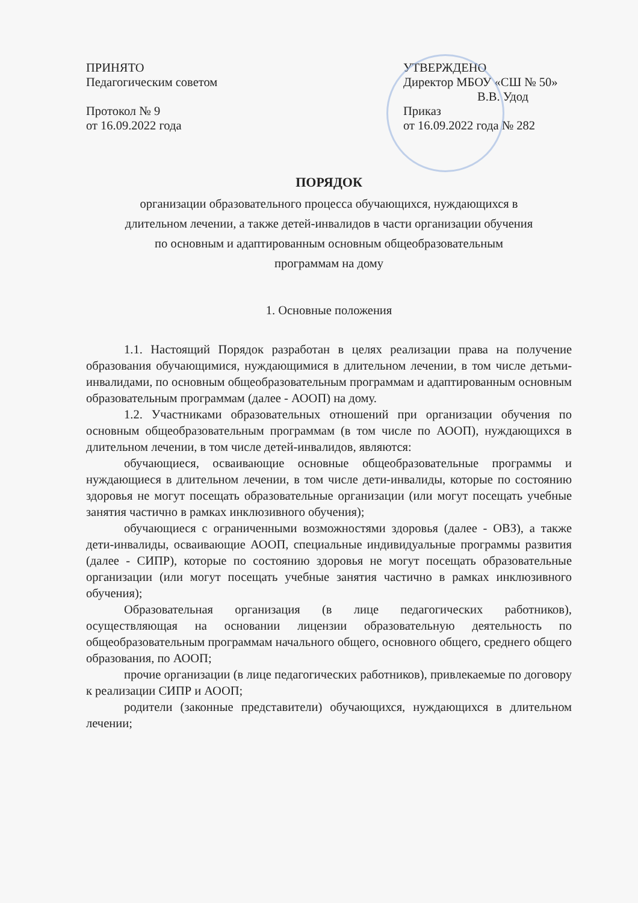ПРИНЯТО
Педагогическим советом
Протокол № 9
от 16.09.2022 года
УТВЕРЖДЕНО
Директор МБОУ «СШ № 50»
В.В. Удод
Приказ
от 16.09.2022 года № 282
ПОРЯДОК
организации образовательного процесса обучающихся, нуждающихся в
длительном лечении, а также детей-инвалидов в части организации обучения
по основным и адаптированным основным общеобразовательным
программам на дому
1. Основные положения
1.1. Настоящий Порядок разработан в целях реализации права на получение образования обучающимися, нуждающимися в длительном лечении, в том числе детьми-инвалидами, по основным общеобразовательным программам и адаптированным основным образовательным программам (далее - АООП) на дому.
1.2. Участниками образовательных отношений при организации обучения по основным общеобразовательным программам (в том числе по АООП), нуждающихся в длительном лечении, в том числе детей-инвалидов, являются:
обучающиеся, осваивающие основные общеобразовательные программы и нуждающиеся в длительном лечении, в том числе дети-инвалиды, которые по состоянию здоровья не могут посещать образовательные организации (или могут посещать учебные занятия частично в рамках инклюзивного обучения);
обучающиеся с ограниченными возможностями здоровья (далее - ОВЗ), а также дети-инвалиды, осваивающие АООП, специальные индивидуальные программы развития (далее - СИПР), которые по состоянию здоровья не могут посещать образовательные организации (или могут посещать учебные занятия частично в рамках инклюзивного обучения);
Образовательная организация (в лице педагогических работников), осуществляющая на основании лицензии образовательную деятельность по общеобразовательным программам начального общего, основного общего, среднего общего образования, по АООП;
прочие организации (в лице педагогических работников), привлекаемые по договору к реализации СИПР и АООП;
родители (законные представители) обучающихся, нуждающихся в длительном лечении;